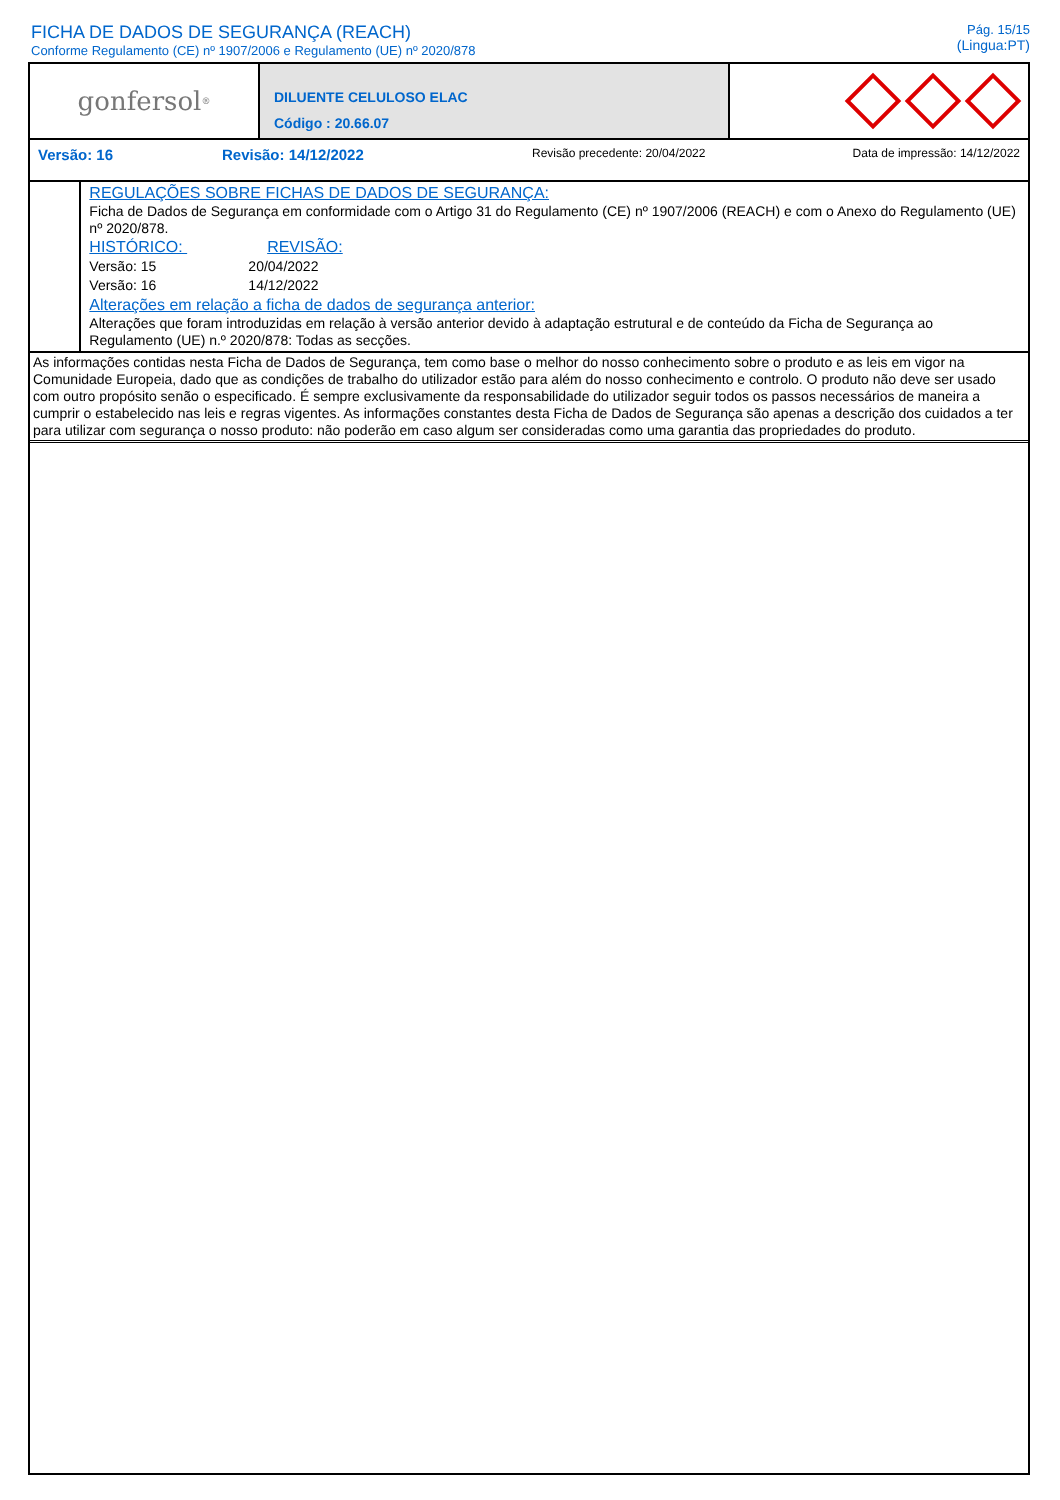FICHA DE DADOS DE SEGURANÇA (REACH)
Conforme Regulamento (CE) nº 1907/2006 e Regulamento (UE) nº 2020/878
Pág. 15/15
(Lingua:PT)
gonfersol<sup>®</sup>
DILUENTE CELULOSO ELAC
Código : 20.66.07
Versão: 16 Revisão: 14/12/2022 Revisão precedente: 20/04/2022 Data de impressão: 14/12/2022
REGULAÇÕES SOBRE FICHAS DE DADOS DE SEGURANÇA:
Ficha de Dados de Segurança em conformidade com o Artigo 31 do Regulamento (CE) nº 1907/2006 (REACH) e com o Anexo do Regulamento (UE) nº 2020/878.
HISTÓRICO: REVISÃO:
| Versão: 15 | 20/04/2022 |
| Versão: 16 | 14/12/2022 |
Alterações em relação a ficha de dados de segurança anterior:
Alterações que foram introduzidas em relação à versão anterior devido à adaptação estrutural e de conteúdo da Ficha de Segurança ao Regulamento (UE) n.º 2020/878: Todas as secções.
As informações contidas nesta Ficha de Dados de Segurança, tem como base o melhor do nosso conhecimento sobre o produto e as leis em vigor na Comunidade Europeia, dado que as condições de trabalho do utilizador estão para além do nosso conhecimento e controlo. O produto não deve ser usado com outro propósito senão o especificado. É sempre exclusivamente da responsabilidade do utilizador seguir todos os passos necessários de maneira a cumprir o estabelecido nas leis e regras vigentes. As informações constantes desta Ficha de Dados de Segurança são apenas a descrição dos cuidados a ter para utilizar com segurança o nosso produto: não poderão em caso algum ser consideradas como uma garantia das propriedades do produto.